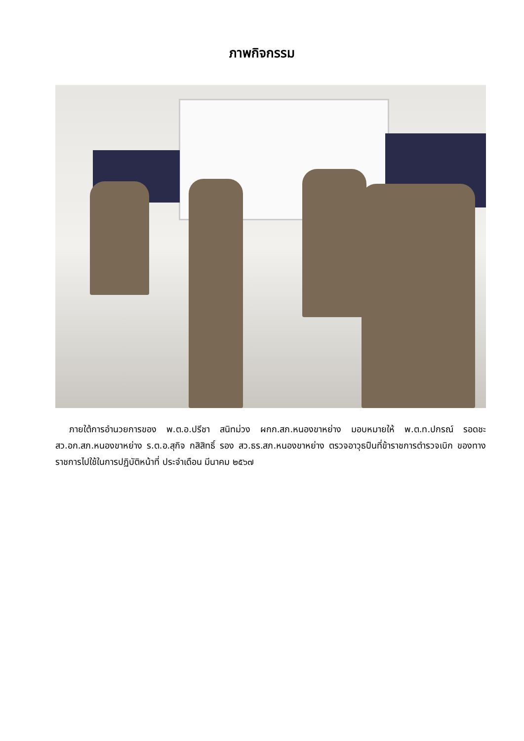ภาพกิจกรรม
ภายใต้การอำนวยการของ พ.ต.อ.ปรีชา สนิทม่วง ผกก.สภ.หนองขาหย่าง มอบหมายให้ พ.ต.ท.ปกรณ์ รอดชะ สว.อก.สภ.หนองขาหย่าง ร.ต.อ.สุกิจ กสิสิทธิ์ รอง สว.ธร.สภ.หนองขาหย่าง ตรวจอาวุธปืนที่ข้าราชการตำรวจเบิก ของทางราชการไปใช้ในการปฏิบัติหน้าที่ ประจำเดือน มีนาคม ๒๕๖๗